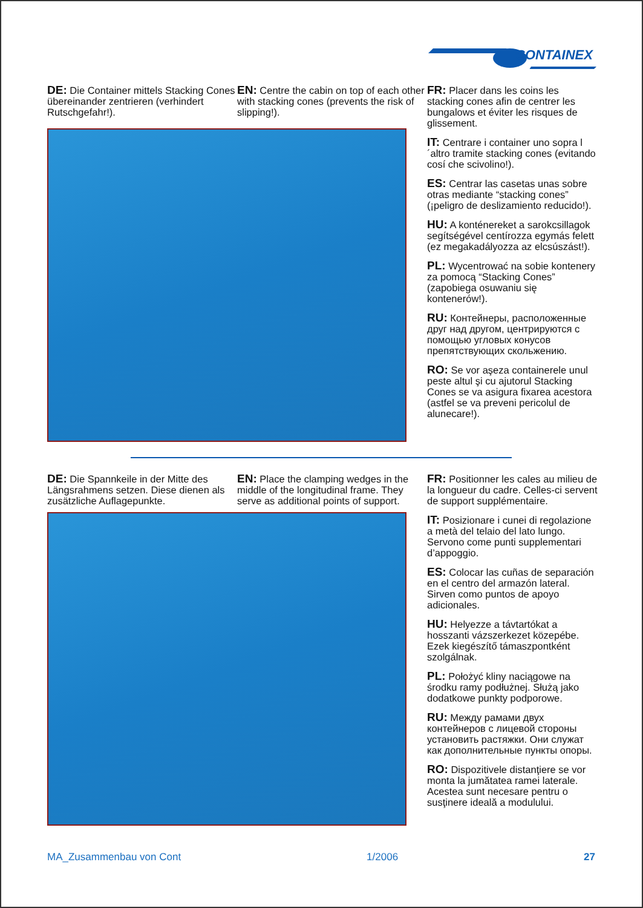CONTAINEX
DE: Die Container mittels Stacking Cones übereinander zentrieren (verhindert Rutschgefahr!).
EN: Centre the cabin on top of each other with stacking cones (prevents the risk of slipping!).
FR: Placer dans les coins les stacking cones afin de centrer les bungalows et éviter les risques de glissement.
IT: Centrare i container uno sopra l´altro tramite stacking cones (evitando cosí che scivolino!).
ES: Centrar las casetas unas sobre otras mediante “stacking cones” (¡peligro de deslizamiento reducido!).
HU: A konténereket a sarokcsillagok segítségével centírozza egymás felett (ez megakadályozza az elcsúszást!).
PL: Wycentrować na sobie kontenery za pomocą “Stacking Cones” (zapobiega osuwaniu się kontenerów!).
RU: Контейнеры, расположенные друг над другом, центрируются с помощью угловых конусов препятствующих скольжению.
RO: Se vor aşeza containerele unul peste altul şi cu ajutorul Stacking Cones se va asigura fixarea acestora (astfel se va preveni pericolul de alunecare!).
DE: Die Spannkeile in der Mitte des Längsrahmens setzen. Diese dienen als zusätzliche Auflagepunkte.
EN: Place the clamping wedges in the middle of the longitudinal frame. They serve as additional points of support.
FR: Positionner les cales au milieu de la longueur du cadre. Celles-ci servent de support supplémentaire.
IT: Posizionare i cunei di regolazione a metà del telaio del lato lungo. Servono come punti supplementari d’appoggio.
ES: Colocar las cuñas de separación en el centro del armazón lateral. Sirven como puntos de apoyo adicionales.
HU: Helyezze a távtartókat a hosszanti vázszerkezet közepébe. Ezek kiegészítő támaszpontként szolgálnak.
PL: Położyć kliny naciągowe na środku ramy podłużnej. Służą jako dodatkowe punkty podporowe.
RU: Между рамами двух контейнеров с лицевой стороны установить растяжки. Они служат как дополнительные пункты опоры.
RO: Dispozitivele distanţiere se vor monta la jumătatea ramei laterale. Acestea sunt necesare pentru o susţinere ideală a modulului.
MA_Zusammenbau von Cont 1/2006 27